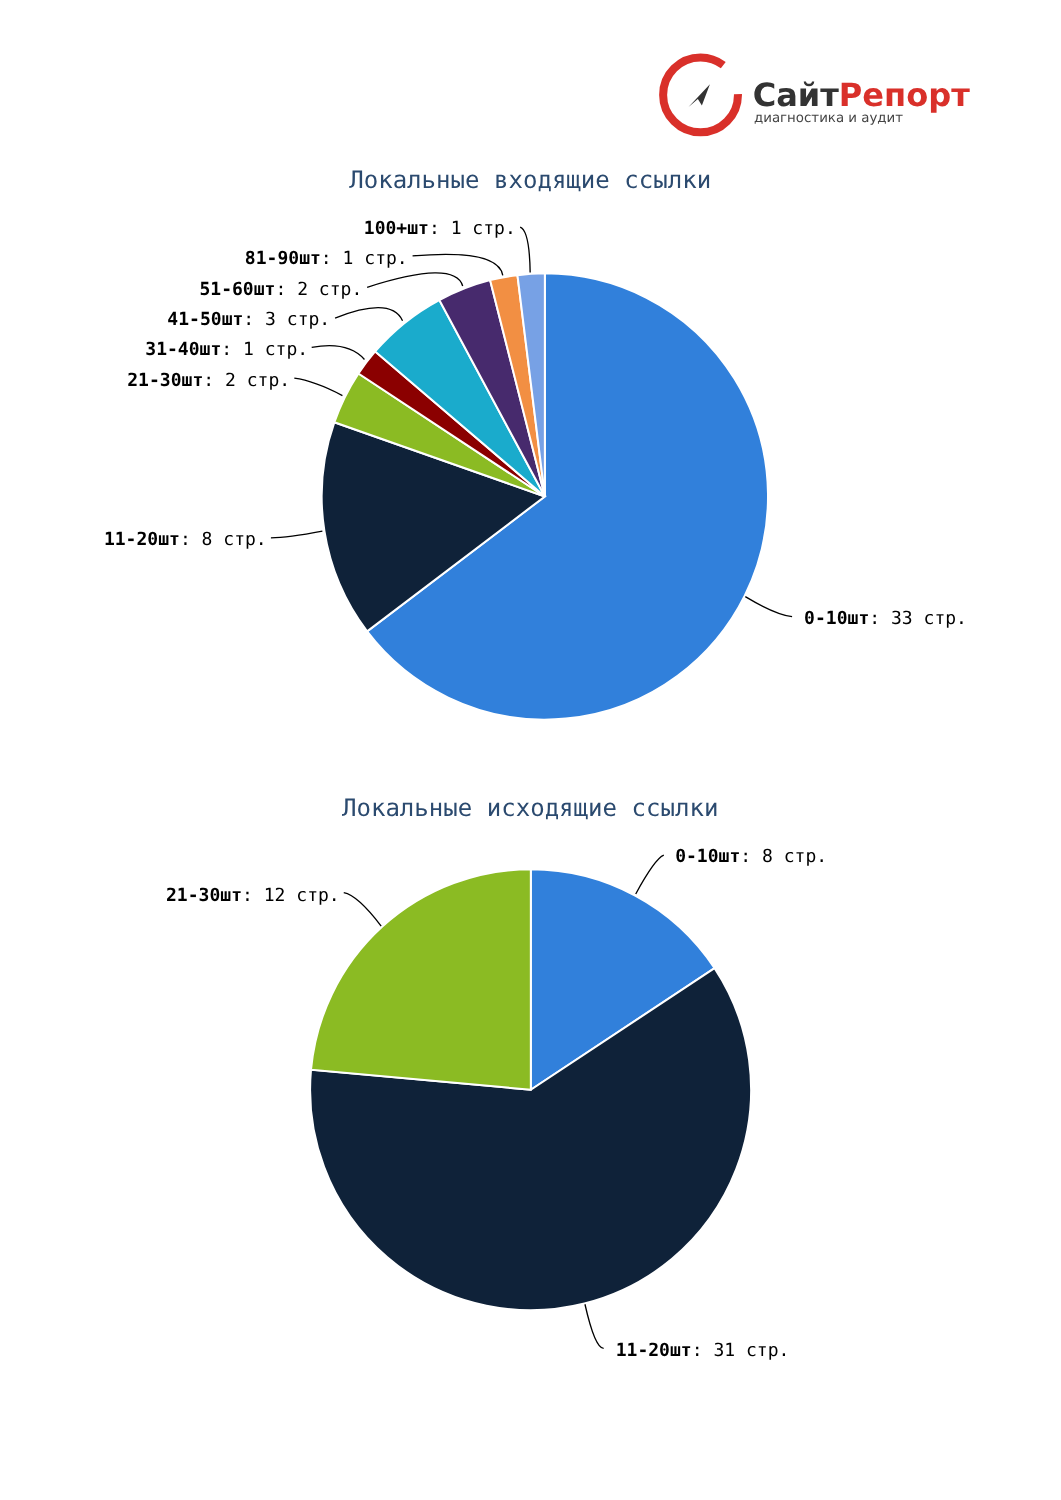СайтРепорт
диагностика и аудит
Локальные входящие ссылки
100+шт: 1 стр.
81-90шт: 1 стр.
51-60шт: 2 стр.
41-50шт: 3 стр.
31-40шт: 1 стр.
21-30шт: 2 стр.
11-20шт: 8 стр.
0-10шт: 33 стр.
Локальные исходящие ссылки
0-10шт: 8 стр.
21-30шт: 12 стр.
11-20шт: 31 стр.